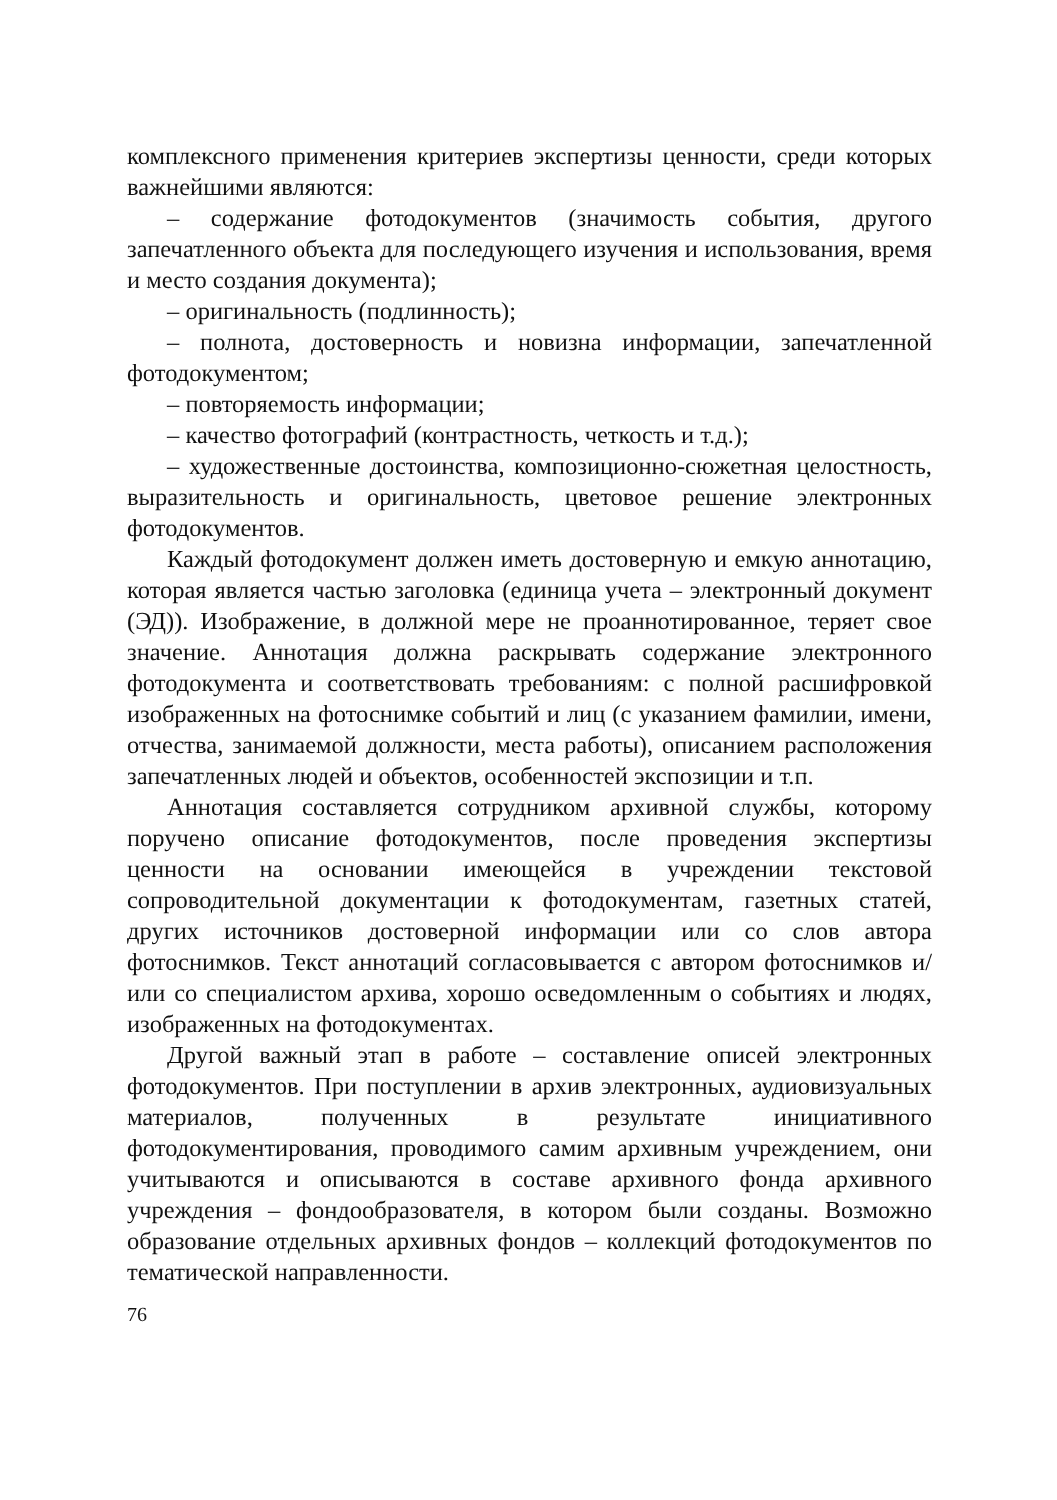комплексного применения критериев экспертизы ценности, среди которых важнейшими являются:
– содержание фотодокументов (значимость события, другого запечатленного объекта для последующего изучения и использования, время и место создания документа);
– оригинальность (подлинность);
– полнота, достоверность и новизна информации, запечатленной фотодокументом;
– повторяемость информации;
– качество фотографий (контрастность, четкость и т.д.);
– художественные достоинства, композиционно-сюжетная целостность, выразительность и оригинальность, цветовое решение электронных фотодокументов.
Каждый фотодокумент должен иметь достоверную и емкую аннотацию, которая является частью заголовка (единица учета – электронный документ (ЭД)). Изображение, в должной мере не проаннотированное, теряет свое значение. Аннотация должна раскрывать содержание электронного фотодокумента и соответствовать требованиям: с полной расшифровкой изображенных на фотоснимке событий и лиц (с указанием фамилии, имени, отчества, занимаемой должности, места работы), описанием расположения запечатленных людей и объектов, особенностей экспозиции и т.п.
Аннотация составляется сотрудником архивной службы, которому поручено описание фотодокументов, после проведения экспертизы ценности на основании имеющейся в учреждении текстовой сопроводительной документации к фотодокументам, газетных статей, других источников достоверной информации или со слов автора фотоснимков. Текст аннотаций согласовывается с автором фотоснимков и/или со специалистом архива, хорошо осведомленным о событиях и людях, изображенных на фотодокументах.
Другой важный этап в работе – составление описей электронных фотодокументов. При поступлении в архив электронных, аудиовизуальных материалов, полученных в результате инициативного фотодокументирования, проводимого самим архивным учреждением, они учитываются и описываются в составе архивного фонда архивного учреждения – фондообразователя, в котором были созданы. Возможно образование отдельных архивных фондов – коллекций фотодокументов по тематической направленности.
76